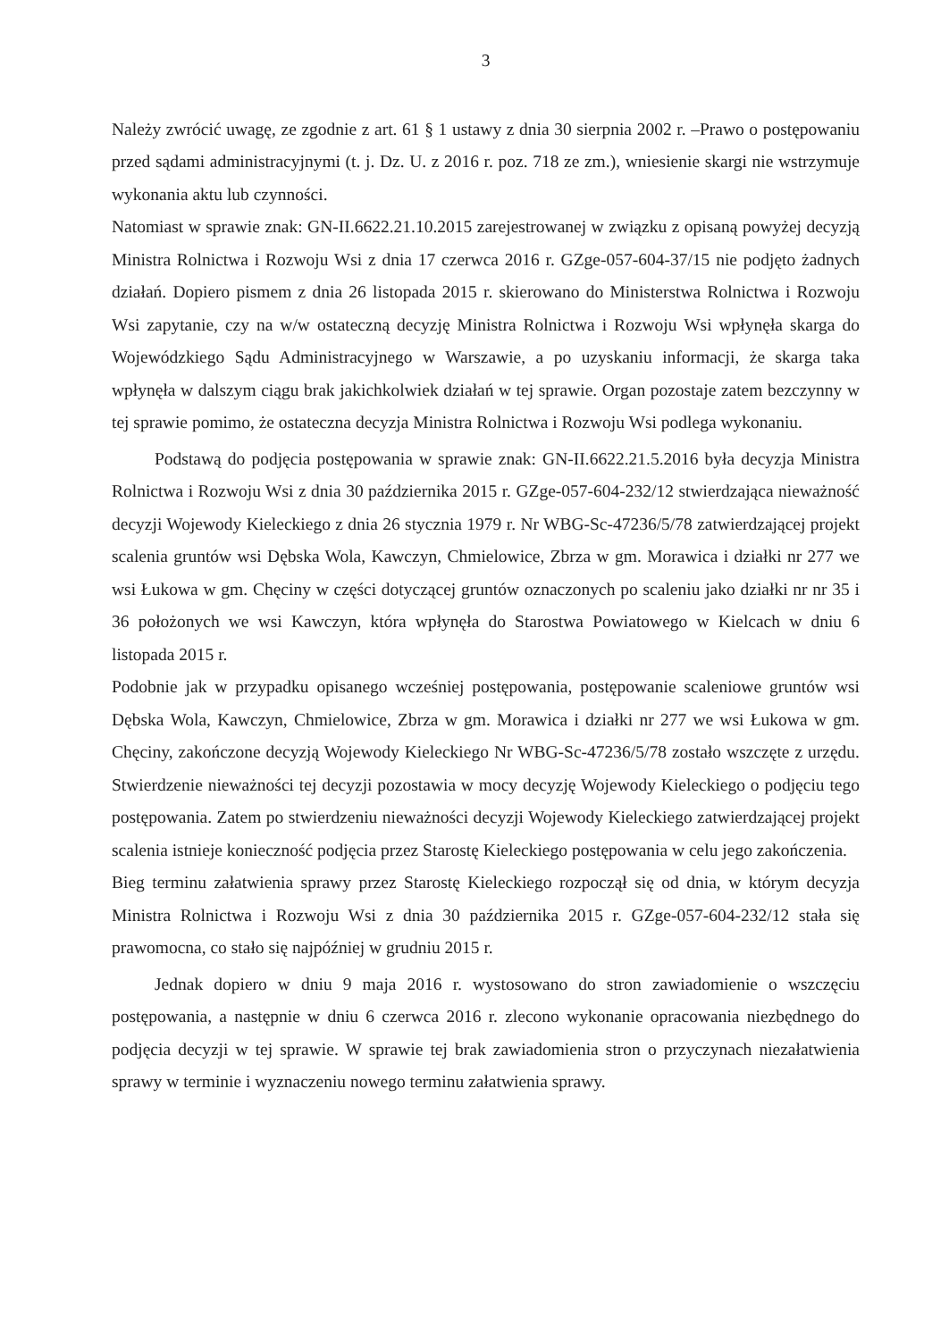3
Należy zwrócić uwagę, ze zgodnie z art. 61 § 1 ustawy z dnia 30 sierpnia 2002 r. –Prawo o postępowaniu przed sądami administracyjnymi (t. j. Dz. U. z 2016 r. poz. 718 ze zm.), wniesienie skargi nie wstrzymuje wykonania aktu lub czynności.
Natomiast w sprawie znak: GN-II.6622.21.10.2015 zarejestrowanej w związku z opisaną powyżej decyzją Ministra Rolnictwa i Rozwoju Wsi z dnia 17 czerwca 2016 r. GZge-057-604-37/15 nie podjęto żadnych działań. Dopiero pismem z dnia 26 listopada 2015 r. skierowano do Ministerstwa Rolnictwa i Rozwoju Wsi zapytanie, czy na w/w ostateczną decyzję Ministra Rolnictwa i Rozwoju Wsi wpłynęła skarga do Wojewódzkiego Sądu Administracyjnego w Warszawie, a po uzyskaniu informacji, że skarga taka wpłynęła w dalszym ciągu brak jakichkolwiek działań w tej sprawie. Organ pozostaje zatem bezczynny w tej sprawie pomimo, że ostateczna decyzja Ministra Rolnictwa i Rozwoju Wsi podlega wykonaniu.
Podstawą do podjęcia postępowania w sprawie znak: GN-II.6622.21.5.2016 była decyzja Ministra Rolnictwa i Rozwoju Wsi z dnia 30 października 2015 r. GZge-057-604-232/12 stwierdzająca nieważność decyzji Wojewody Kieleckiego z dnia 26 stycznia 1979 r. Nr WBG-Sc-47236/5/78 zatwierdzającej projekt scalenia gruntów wsi Dębska Wola, Kawczyn, Chmielowice, Zbrza w gm. Morawica i działki nr 277 we wsi Łukowa w gm. Chęciny w części dotyczącej gruntów oznaczonych po scaleniu jako działki nr nr 35 i 36 położonych we wsi Kawczyn, która wpłynęła do Starostwa Powiatowego w Kielcach w dniu 6 listopada 2015 r.
Podobnie jak w przypadku opisanego wcześniej postępowania, postępowanie scaleniowe gruntów wsi Dębska Wola, Kawczyn, Chmielowice, Zbrza w gm. Morawica i działki nr 277 we wsi Łukowa w gm. Chęciny, zakończone decyzją Wojewody Kieleckiego Nr WBG-Sc-47236/5/78 zostało wszczęte z urzędu. Stwierdzenie nieważności tej decyzji pozostawia w mocy decyzję Wojewody Kieleckiego o podjęciu tego postępowania. Zatem po stwierdzeniu nieważności decyzji Wojewody Kieleckiego zatwierdzającej projekt scalenia istnieje konieczność podjęcia przez Starostę Kieleckiego postępowania w celu jego zakończenia.
Bieg terminu załatwienia sprawy przez Starostę Kieleckiego rozpoczął się od dnia, w którym decyzja Ministra Rolnictwa i Rozwoju Wsi z dnia 30 października 2015 r. GZge-057-604-232/12 stała się prawomocna, co stało się najpóźniej w grudniu 2015 r.
Jednak dopiero w dniu 9 maja 2016 r. wystosowano do stron zawiadomienie o wszczęciu postępowania, a następnie w dniu 6 czerwca 2016 r. zlecono wykonanie opracowania niezbędnego do podjęcia decyzji w tej sprawie. W sprawie tej brak zawiadomienia stron o przyczynach niezałatwienia sprawy w terminie i wyznaczeniu nowego terminu załatwienia sprawy.